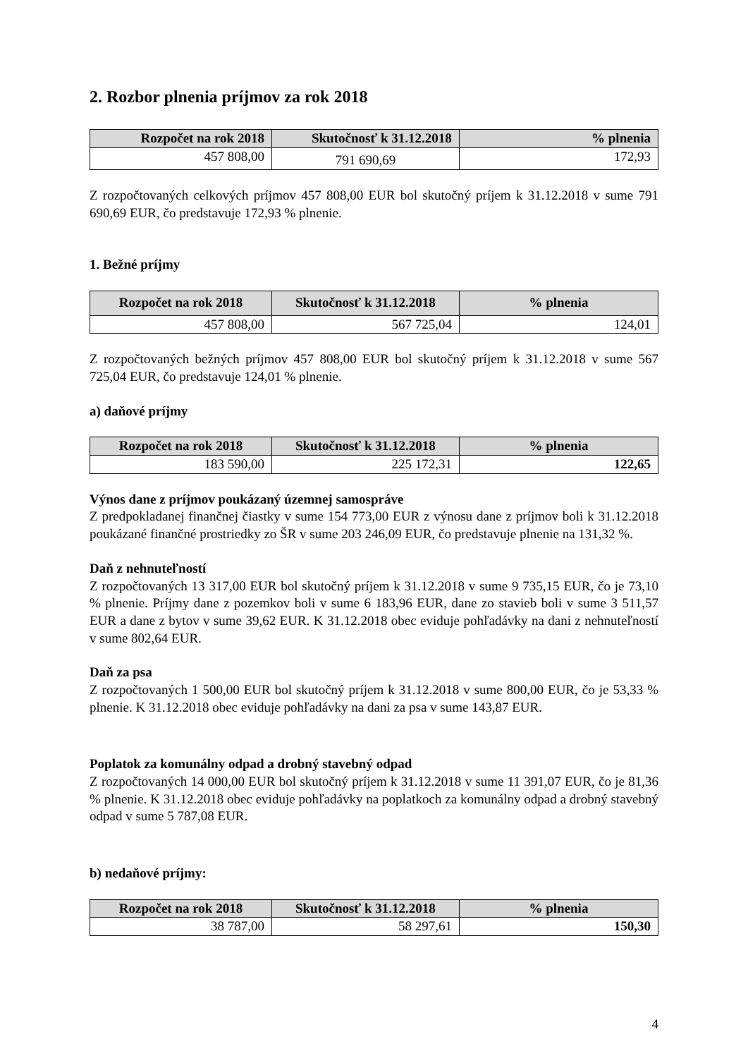2. Rozbor plnenia príjmov za rok 2018
| Rozpočet na rok 2018 | Skutočnosť k 31.12.2018 | % plnenia |
| --- | --- | --- |
| 457 808,00 | 791 690,69 | 172,93 |
Z rozpočtovaných celkových príjmov 457 808,00 EUR bol skutočný príjem k 31.12.2018 v sume 791 690,69 EUR, čo predstavuje 172,93 % plnenie.
1. Bežné príjmy
| Rozpočet na rok 2018 | Skutočnosť k 31.12.2018 | % plnenia |
| --- | --- | --- |
| 457 808,00 | 567 725,04 | 124,01 |
Z rozpočtovaných bežných príjmov 457 808,00 EUR bol skutočný príjem k 31.12.2018 v sume 567 725,04 EUR, čo predstavuje 124,01 % plnenie.
a) daňové príjmy
| Rozpočet na rok 2018 | Skutočnosť k 31.12.2018 | % plnenia |
| --- | --- | --- |
| 183 590,00 | 225 172,31 | 122,65 |
Výnos dane z príjmov poukázaný územnej samospráve
Z predpokladanej finančnej čiastky v sume 154 773,00 EUR z výnosu dane z príjmov boli k 31.12.2018 poukázané finančné prostriedky zo ŠR v sume 203 246,09 EUR, čo predstavuje plnenie na 131,32 %.
Daň z nehnuteľností
Z rozpočtovaných 13 317,00 EUR bol skutočný príjem k 31.12.2018 v sume 9 735,15 EUR, čo je 73,10 % plnenie. Príjmy dane z pozemkov boli v sume 6 183,96 EUR, dane zo stavieb boli v sume 3 511,57 EUR a dane z bytov v sume 39,62 EUR. K 31.12.2018 obec eviduje pohľadávky na dani z nehnuteľností v sume 802,64 EUR.
Daň za psa
Z rozpočtovaných 1 500,00 EUR bol skutočný príjem k 31.12.2018 v sume 800,00 EUR, čo je 53,33 % plnenie. K 31.12.2018 obec eviduje pohľadávky na dani za psa v sume 143,87 EUR.
Poplatok za komunálny odpad a drobný stavebný odpad
Z rozpočtovaných 14 000,00 EUR bol skutočný príjem k 31.12.2018 v sume 11 391,07 EUR, čo je 81,36 % plnenie. K 31.12.2018 obec eviduje pohľadávky na poplatkoch za komunálny odpad a drobný stavebný odpad v sume 5 787,08 EUR.
b) nedaňové príjmy:
| Rozpočet na rok 2018 | Skutočnosť k 31.12.2018 | % plnenia |
| --- | --- | --- |
| 38 787,00 | 58 297,61 | 150,30 |
4